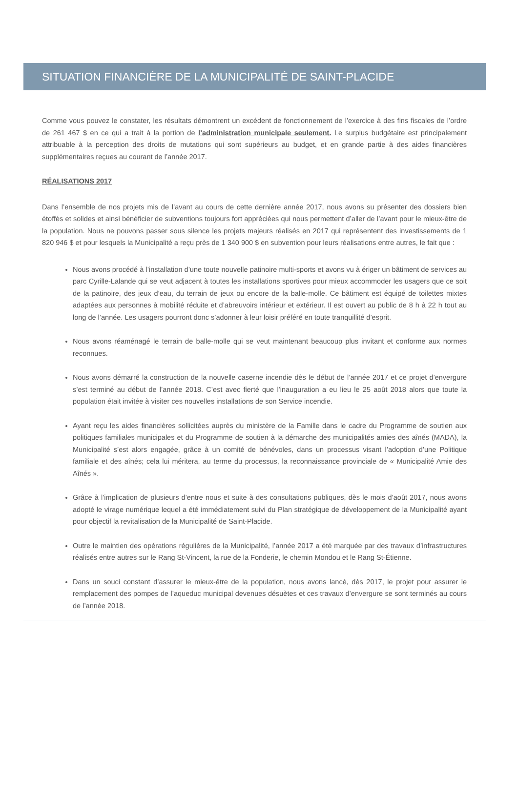SITUATION FINANCIÈRE DE LA MUNICIPALITÉ DE SAINT-PLACIDE
Comme vous pouvez le constater, les résultats démontrent un excédent de fonctionnement de l’exercice à des fins fiscales de l’ordre de 261 467 $ en ce qui a trait à la portion de l’administration municipale seulement. Le surplus budgétaire est principalement attribuable à la perception des droits de mutations qui sont supérieurs au budget, et en grande partie à des aides financières supplémentaires reçues au courant de l’année 2017.
RÉALISATIONS 2017
Dans l’ensemble de nos projets mis de l’avant au cours de cette dernière année 2017, nous avons su présenter des dossiers bien étoffés et solides et ainsi bénéficier de subventions toujours fort appréciées qui nous permettent d’aller de l’avant pour le mieux-être de la population. Nous ne pouvons passer sous silence les projets majeurs réalisés en 2017 qui représentent des investissements de 1 820 946 $ et pour lesquels la Municipalité a reçu près de 1 340 900 $ en subvention pour leurs réalisations entre autres, le fait que :
Nous avons procédé à l’installation d’une toute nouvelle patinoire multi-sports et avons vu à ériger un bâtiment de services au parc Cyrille-Lalande qui se veut adjacent à toutes les installations sportives pour mieux accommoder les usagers que ce soit de la patinoire, des jeux d’eau, du terrain de jeux ou encore de la balle-molle. Ce bâtiment est équipé de toilettes mixtes adaptées aux personnes à mobilité réduite et d’abreuvoirs intérieur et extérieur. Il est ouvert au public de 8 h à 22 h tout au long de l’année. Les usagers pourront donc s’adonner à leur loisir préféré en toute tranquillité d’esprit.
Nous avons réaménagé le terrain de balle-molle qui se veut maintenant beaucoup plus invitant et conforme aux normes reconnues.
Nous avons démarré la construction de la nouvelle caserne incendie dès le début de l’année 2017 et ce projet d’envergure s’est terminé au début de l’année 2018. C’est avec fierté que l’inauguration a eu lieu le 25 août 2018 alors que toute la population était invitée à visiter ces nouvelles installations de son Service incendie.
Ayant reçu les aides financières sollicitées auprès du ministère de la Famille dans le cadre du Programme de soutien aux politiques familiales municipales et du Programme de soutien à la démarche des municipalités amies des aînés (MADA), la Municipalité s’est alors engagée, grâce à un comité de bénévoles, dans un processus visant l’adoption d’une Politique familiale et des aînés; cela lui méritera, au terme du processus, la reconnaissance provinciale de « Municipalité Amie des Aînés ».
Grâce à l’implication de plusieurs d’entre nous et suite à des consultations publiques, dès le mois d’août 2017, nous avons adopté le virage numérique lequel a été immédiatement suivi du Plan stratégique de développement de la Municipalité ayant pour objectif la revitalisation de la Municipalité de Saint-Placide.
Outre le maintien des opérations régulières de la Municipalité, l’année 2017 a été marquée par des travaux d’infrastructures réalisés entre autres sur le Rang St-Vincent, la rue de la Fonderie, le chemin Mondou et le Rang St-Étienne.
Dans un souci constant d’assurer le mieux-être de la population, nous avons lancé, dès 2017, le projet pour assurer le remplacement des pompes de l’aqueduc municipal devenues désuètes et ces travaux d’envergure se sont terminés au cours de l’année 2018.